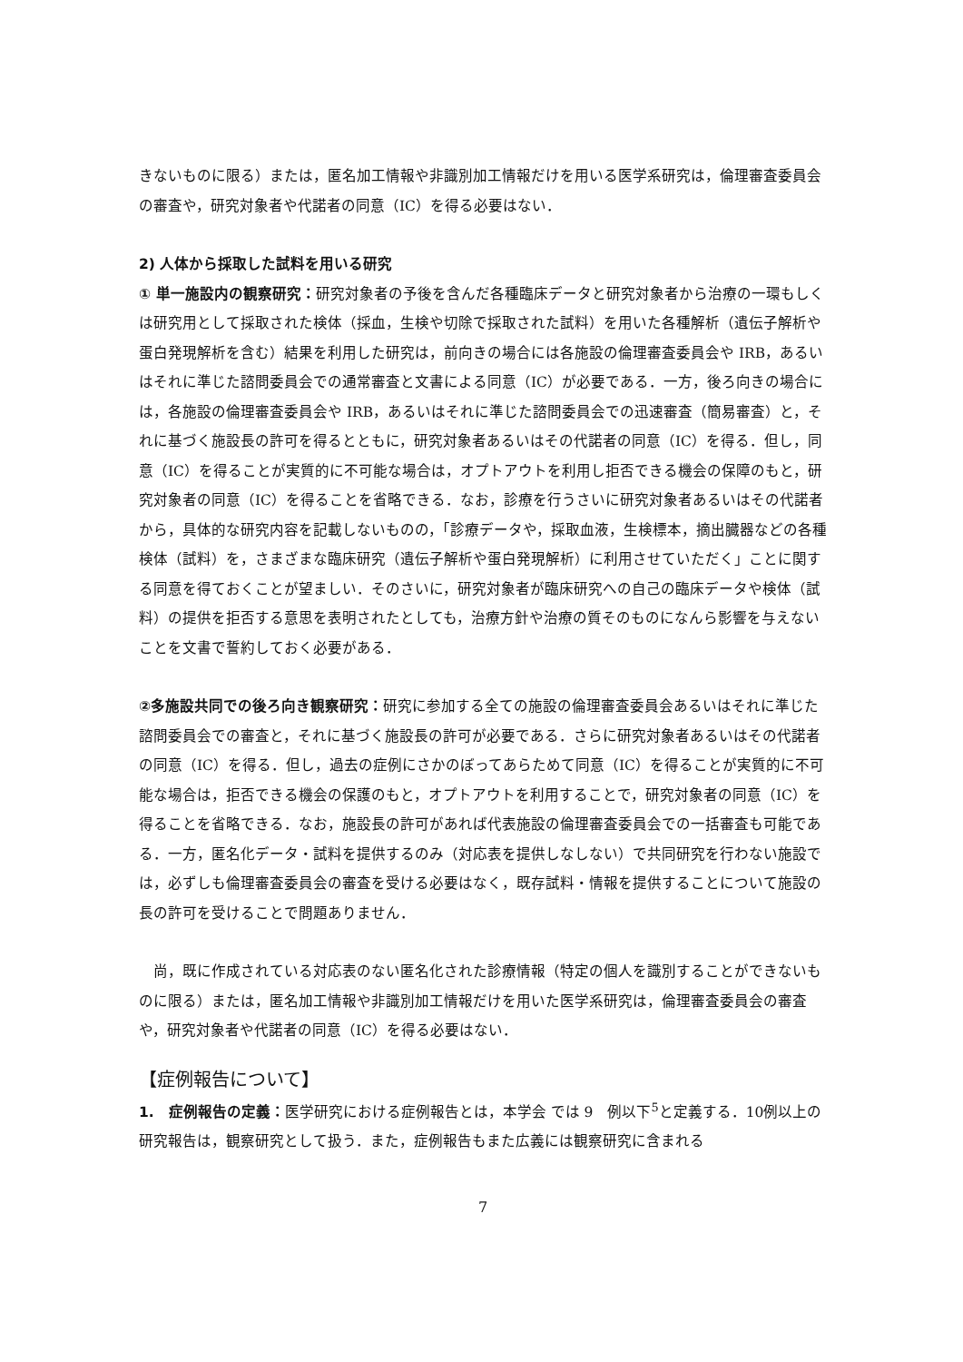きないものに限る）または，匿名加工情報や非識別加工情報だけを用いる医学系研究は，倫理審査委員会の審査や，研究対象者や代諾者の同意（IC）を得る必要はない．
2) 人体から採取した試料を用いる研究
① 単一施設内の観察研究：研究対象者の予後を含んだ各種臨床データと研究対象者から治療の一環もしくは研究用として採取された検体（採血，生検や切除で採取された試料）を用いた各種解析（遺伝子解析や蛋白発現解析を含む）結果を利用した研究は，前向きの場合には各施設の倫理審査委員会や IRB，あるいはそれに準じた諮問委員会での通常審査と文書による同意（IC）が必要である．一方，後ろ向きの場合には，各施設の倫理審査委員会や IRB，あるいはそれに準じた諮問委員会での迅速審査（簡易審査）と，それに基づく施設長の許可を得るとともに，研究対象者あるいはその代諾者の同意（IC）を得る．但し，同意（IC）を得ることが実質的に不可能な場合は，オプトアウトを利用し拒否できる機会の保障のもと，研究対象者の同意（IC）を得ることを省略できる．なお，診療を行うさいに研究対象者あるいはその代諾者から，具体的な研究内容を記載しないものの，「診療データや，採取血液，生検標本，摘出臓器などの各種検体（試料）を，さまざまな臨床研究（遺伝子解析や蛋白発現解析）に利用させていただく」ことに関する同意を得ておくことが望ましい．そのさいに，研究対象者が臨床研究への自己の臨床データや検体（試料）の提供を拒否する意思を表明されたとしても，治療方針や治療の質そのものになんら影響を与えないことを文書で誓約しておく必要がある．
②多施設共同での後ろ向き観察研究：研究に参加する全ての施設の倫理審査委員会あるいはそれに準じた諮問委員会での審査と，それに基づく施設長の許可が必要である．さらに研究対象者あるいはその代諾者の同意（IC）を得る．但し，過去の症例にさかのぼってあらためて同意（IC）を得ることが実質的に不可能な場合は，拒否できる機会の保護のもと，オプトアウトを利用することで，研究対象者の同意（IC）を得ることを省略できる．なお，施設長の許可があれば代表施設の倫理審査委員会での一括審査も可能である．一方，匿名化データ・試料を提供するのみ（対応表を提供しなしない）で共同研究を行わない施設では，必ずしも倫理審査委員会の審査を受ける必要はなく，既存試料・情報を提供することについて施設の長の許可を受けることで問題ありません．
　尚，既に作成されている対応表のない匿名化された診療情報（特定の個人を識別することができないものに限る）または，匿名加工情報や非識別加工情報だけを用いた医学系研究は，倫理審査委員会の審査や，研究対象者や代諾者の同意（IC）を得る必要はない．
【症例報告について】
1.　症例報告の定義：医学研究における症例報告とは，本学会 では 9　例以下<sup>5</sup>と定義する．10例以上の研究報告は，観察研究として扱う．また，症例報告もまた広義には観察研究に含まれる
7